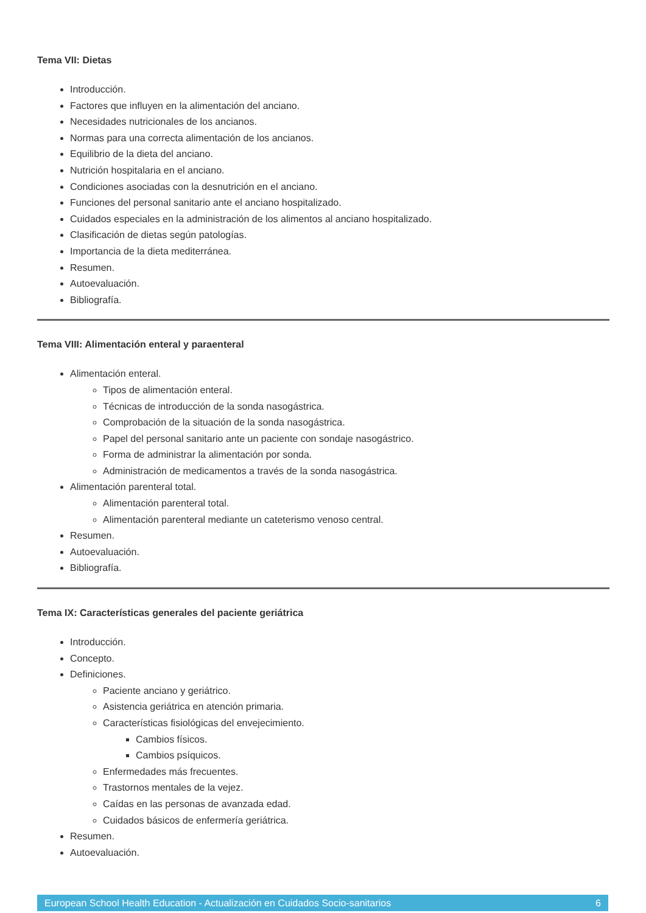Tema VII: Dietas
Introducción.
Factores que influyen en la alimentación del anciano.
Necesidades nutricionales de los ancianos.
Normas para una correcta alimentación de los ancianos.
Equilibrio de la dieta del anciano.
Nutrición hospitalaria en el anciano.
Condiciones asociadas con la desnutrición en el anciano.
Funciones del personal sanitario ante el anciano hospitalizado.
Cuidados especiales en la administración de los alimentos al anciano hospitalizado.
Clasificación de dietas según patologías.
Importancia de la dieta mediterránea.
Resumen.
Autoevaluación.
Bibliografía.
Tema VIII: Alimentación enteral y paraenteral
Alimentación enteral.
Tipos de alimentación enteral.
Técnicas de introducción de la sonda nasogástrica.
Comprobación de la situación de la sonda nasogástrica.
Papel del personal sanitario ante un paciente con sondaje nasogástrico.
Forma de administrar la alimentación por sonda.
Administración de medicamentos a través de la sonda nasogástrica.
Alimentación parenteral total.
Alimentación parenteral total.
Alimentación parenteral mediante un cateterismo venoso central.
Resumen.
Autoevaluación.
Bibliografía.
Tema IX: Características generales del paciente geriátrica
Introducción.
Concepto.
Definiciones.
Paciente anciano y geriátrico.
Asistencia geriátrica en atención primaria.
Características fisiológicas del envejecimiento.
Cambios físicos.
Cambios psíquicos.
Enfermedades más frecuentes.
Trastornos mentales de la vejez.
Caídas en las personas de avanzada edad.
Cuidados básicos de enfermería geriátrica.
Resumen.
Autoevaluación.
European School Health Education - Actualización en Cuidados Socio-sanitarios 6